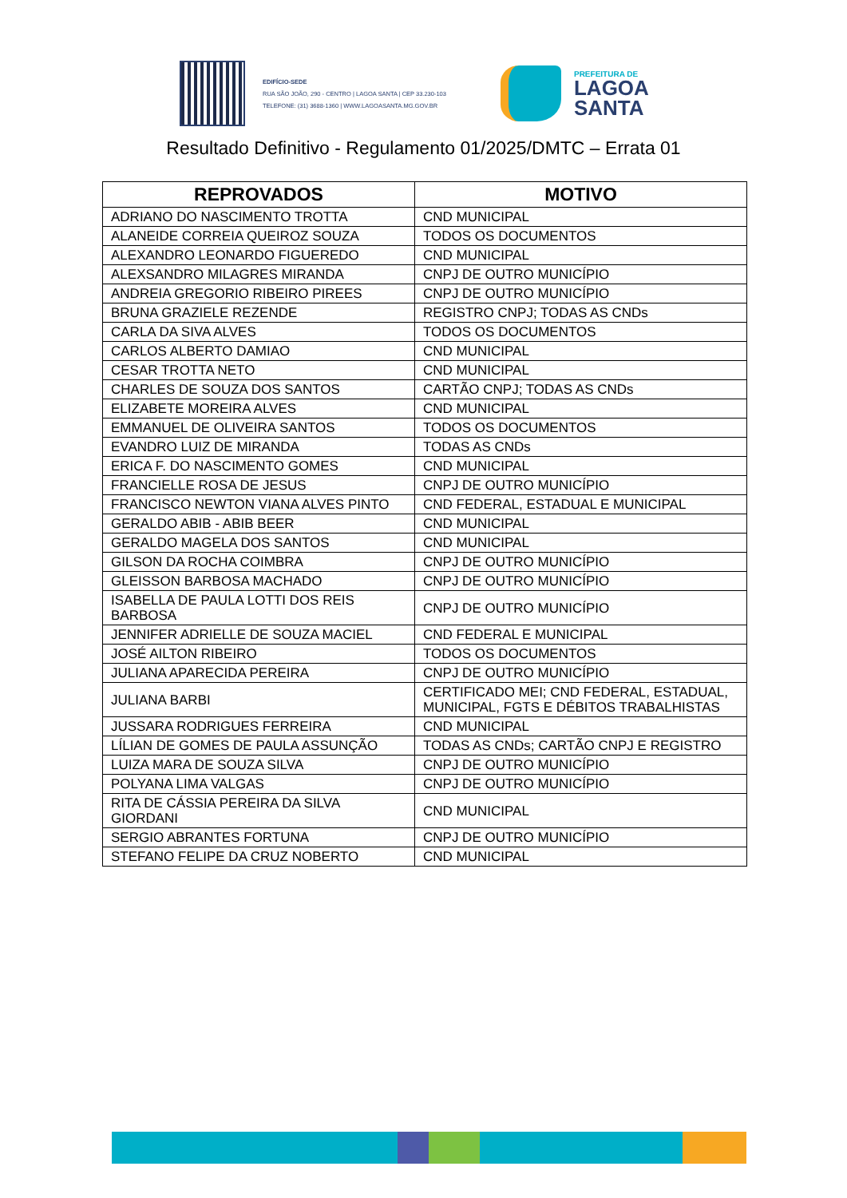EDIFÍCIO-SEDE
RUA SÃO JOÃO, 290 - CENTRO | LAGOA SANTA | CEP 33.230-103
TELEFONE: (31) 3688-1360 | WWW.LAGOASANTA.MG.GOV.BR
PREFEITURA DE
LAGOA
SANTA
Resultado Definitivo - Regulamento 01/2025/DMTC – Errata 01
| REPROVADOS | MOTIVO |
| --- | --- |
| ADRIANO DO NASCIMENTO TROTTA | CND MUNICIPAL |
| ALANEIDE CORREIA QUEIROZ SOUZA | TODOS OS DOCUMENTOS |
| ALEXANDRO LEONARDO FIGUEREDO | CND MUNICIPAL |
| ALEXSANDRO MILAGRES MIRANDA | CNPJ DE OUTRO MUNICÍPIO |
| ANDREIA GREGORIO RIBEIRO PIREES | CNPJ DE OUTRO MUNICÍPIO |
| BRUNA GRAZIELE REZENDE | REGISTRO CNPJ; TODAS AS CNDs |
| CARLA DA SIVA ALVES | TODOS OS DOCUMENTOS |
| CARLOS ALBERTO DAMIAO | CND MUNICIPAL |
| CESAR TROTTA NETO | CND MUNICIPAL |
| CHARLES DE SOUZA DOS SANTOS | CARTÃO CNPJ; TODAS AS CNDs |
| ELIZABETE MOREIRA ALVES | CND MUNICIPAL |
| EMMANUEL DE OLIVEIRA SANTOS | TODOS OS DOCUMENTOS |
| EVANDRO LUIZ DE MIRANDA | TODAS AS CNDs |
| ERICA F. DO NASCIMENTO GOMES | CND MUNICIPAL |
| FRANCIELLE ROSA DE JESUS | CNPJ DE OUTRO MUNICÍPIO |
| FRANCISCO NEWTON VIANA ALVES PINTO | CND FEDERAL, ESTADUAL E MUNICIPAL |
| GERALDO ABIB - ABIB BEER | CND MUNICIPAL |
| GERALDO MAGELA DOS SANTOS | CND MUNICIPAL |
| GILSON DA ROCHA COIMBRA | CNPJ DE OUTRO MUNICÍPIO |
| GLEISSON BARBOSA MACHADO | CNPJ DE OUTRO MUNICÍPIO |
| ISABELLA DE PAULA LOTTI DOS REIS BARBOSA | CNPJ DE OUTRO MUNICÍPIO |
| JENNIFER ADRIELLE DE SOUZA MACIEL | CND FEDERAL E MUNICIPAL |
| JOSÉ AILTON RIBEIRO | TODOS OS DOCUMENTOS |
| JULIANA APARECIDA PEREIRA | CNPJ DE OUTRO MUNICÍPIO |
| JULIANA BARBI | CERTIFICADO MEI; CND FEDERAL, ESTADUAL, MUNICIPAL, FGTS E DÉBITOS TRABALHISTAS |
| JUSSARA RODRIGUES FERREIRA | CND MUNICIPAL |
| LÍLIAN DE GOMES DE PAULA ASSUNÇÃO | TODAS AS CNDs; CARTÃO CNPJ E REGISTRO |
| LUIZA MARA DE SOUZA SILVA | CNPJ DE OUTRO MUNICÍPIO |
| POLYANA LIMA VALGAS | CNPJ DE OUTRO MUNICÍPIO |
| RITA DE CÁSSIA PEREIRA DA SILVA GIORDANI | CND MUNICIPAL |
| SERGIO ABRANTES FORTUNA | CNPJ DE OUTRO MUNICÍPIO |
| STEFANO FELIPE DA CRUZ NOBERTO | CND MUNICIPAL |